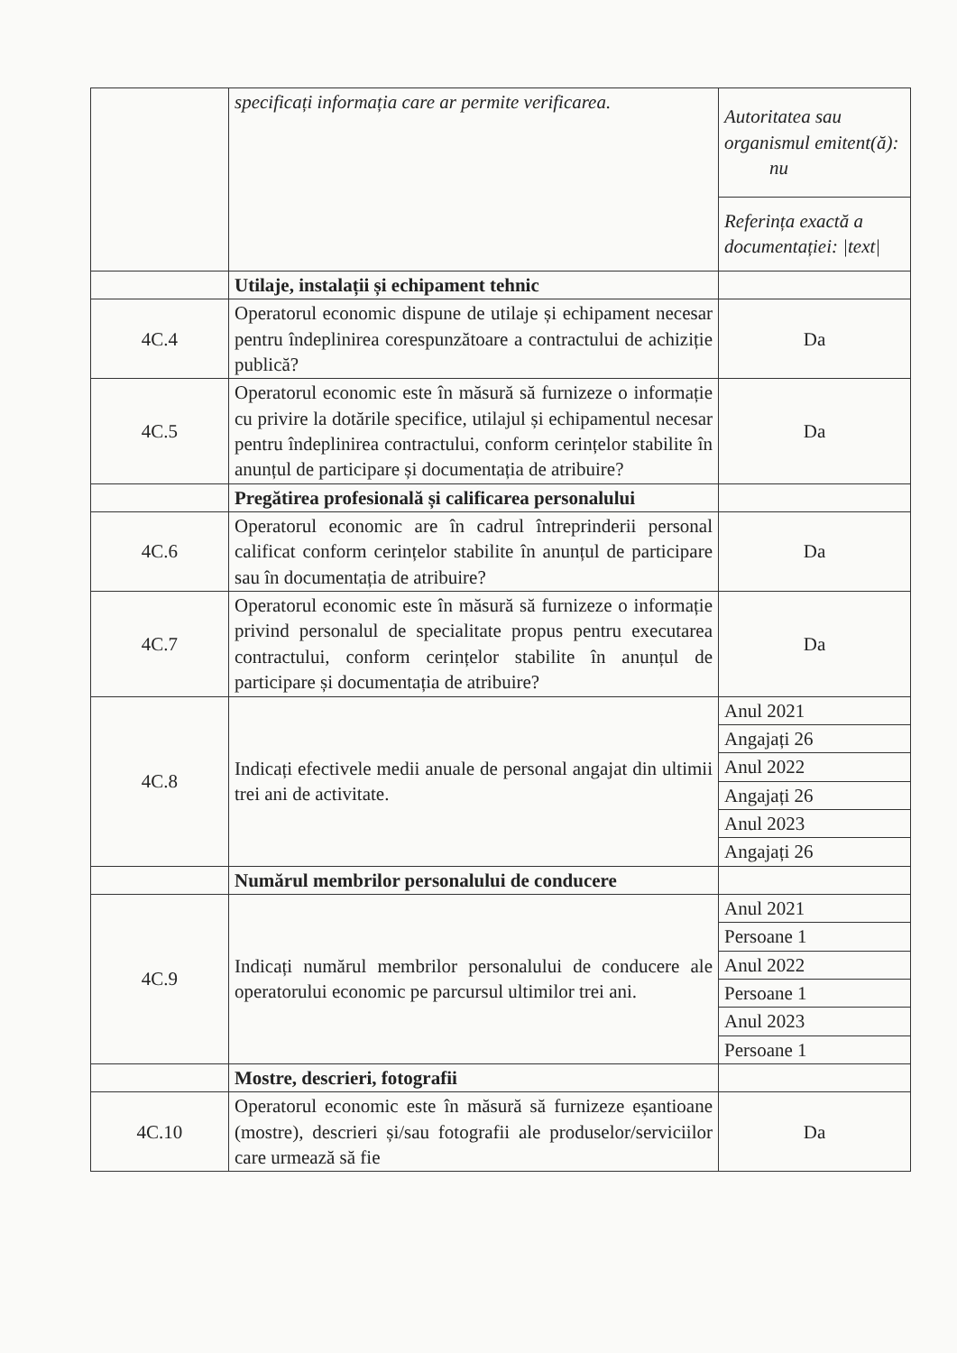| | specificați informația care ar permite verificarea. | Autoritatea sau organismul emitent(ă): nu |
| | | Referința exactă a documentației: /text/ |
| | Utilaje, instalații și echipament tehnic | |
| 4C.4 | Operatorul economic dispune de utilaje și echipament necesar pentru îndeplinirea corespunzătoare a contractului de achiziție publică? | Da |
| 4C.5 | Operatorul economic este în măsură să furnizeze o informație cu privire la dotările specifice, utilajul și echipamentul necesar pentru îndeplinirea contractului, conform cerințelor stabilite în anunțul de participare și documentația de atribuire? | Da |
| | Pregătirea profesională și calificarea personalului | |
| 4C.6 | Operatorul economic are în cadrul întreprinderii personal calificat conform cerințelor stabilite în anunțul de participare sau în documentația de atribuire? | Da |
| 4C.7 | Operatorul economic este în măsură să furnizeze o informație privind personalul de specialitate propus pentru executarea contractului, conform cerințelor stabilite în anunțul de participare și documentația de atribuire? | Da |
| 4C.8 | Indicați efectivele medii anuale de personal angajat din ultimii trei ani de activitate. | / Anul 2021 / / Angajați 26 / / Anul 2022 / / Angajați 26 / / Anul 2023 / / Angajați 26 / |
| | Numărul membrilor personalului de conducere | |
| 4C.9 | Indicați numărul membrilor personalului de conducere ale operatorului economic pe parcursul ultimilor trei ani. | / Anul 2021 / / Persoane 1 / / Anul 2022 / / Persoane 1 / / Anul 2023 / / Persoane 1 / |
| | Mostre, descrieri, fotografii | |
| 4C.10 | Operatorul economic este în măsură să furnizeze eșantioane (mostre), descrieri și/sau fotografii ale produselor/serviciilor care urmează să fie | Da |